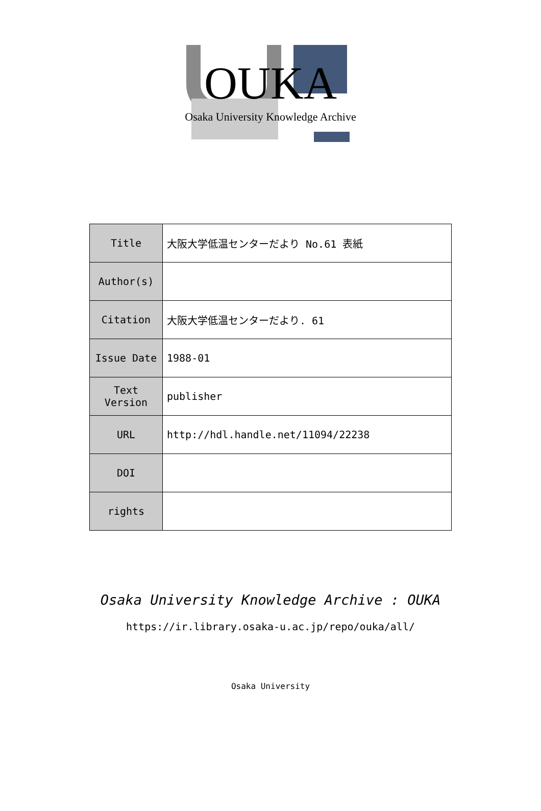OUKA
Osaka University Knowledge Archive
| Title | 大阪大学低温センターだより No.61 表紙 |
| Author(s) | |
| Citation | 大阪大学低温センターだより. 61 |
| Issue Date | 1988-01 |
| Text Version | publisher |
| URL | http://hdl.handle.net/11094/22238 |
| DOI | |
| rights | |
Osaka University Knowledge Archive : OUKA
https://ir.library.osaka-u.ac.jp/repo/ouka/all/
Osaka University